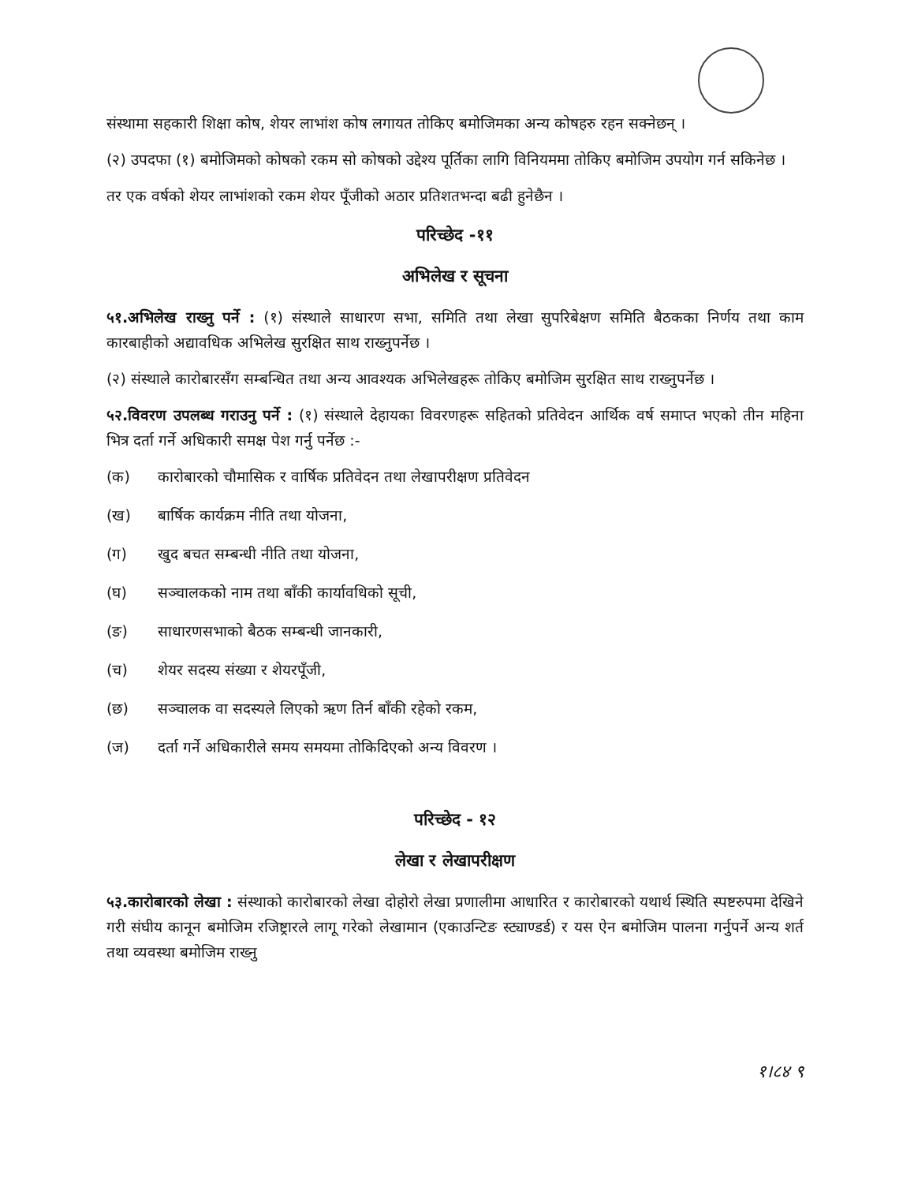संस्थामा सहकारी शिक्षा कोष, शेयर लाभांश कोष लगायत तोकिए बमोजिमका अन्य कोषहरु रहन सक्नेछन् ।
(२) उपदफा (१) बमोजिमको कोषको रकम सो कोषको उद्देश्य पूर्तिका लागि विनियममा तोकिए बमोजिम उपयोग गर्न सकिनेछ ।
तर एक वर्षको शेयर लाभांशको रकम शेयर पूँजीको अठार प्रतिशतभन्दा बढी हुनेछैन ।
परिच्छेद -११
अभिलेख र सूचना
५१.अभिलेख राख्नु पर्ने : (१) संस्थाले साधारण सभा, समिति तथा लेखा सुपरिबेक्षण समिति बैठकका निर्णय तथा काम कारबाहीको अद्यावधिक अभिलेख सुरक्षित साथ राख्नुपर्नेछ ।
(२) संस्थाले कारोबारसँग सम्बन्धित तथा अन्य आवश्यक अभिलेखहरू तोकिए बमोजिम सुरक्षित साथ राख्नुपर्नेछ ।
५२.विवरण उपलब्ध गराउनु पर्ने : (१) संस्थाले देहायका विवरणहरू सहितको प्रतिवेदन आर्थिक वर्ष समाप्त भएको तीन महिना भित्र दर्ता गर्ने अधिकारी समक्ष पेश गर्नु पर्नेछ :-
(क) कारोबारको चौमासिक र वार्षिक प्रतिवेदन तथा लेखापरीक्षण प्रतिवेदन
(ख) बार्षिक कार्यक्रम नीति तथा योजना,
(ग) खुद बचत सम्बन्धी नीति तथा योजना,
(घ) सञ्चालकको नाम तथा बाँकी कार्यावधिको सूची,
(ङ) साधारणसभाको बैठक सम्बन्धी जानकारी,
(च) शेयर सदस्य संख्या र शेयरपूँजी,
(छ) सञ्चालक वा सदस्यले लिएको ऋण तिर्न बाँकी रहेको रकम,
(ज) दर्ता गर्ने अधिकारीले समय समयमा तोकिदिएको अन्य विवरण ।
परिच्छेद - १२
लेखा र लेखापरीक्षण
५३.कारोबारको लेखा : संस्थाको कारोबारको लेखा दोहोरो लेखा प्रणालीमा आधारित र कारोबारको यथार्थ स्थिति स्पष्टरुपमा देखिने गरी संघीय कानून बमोजिम रजिष्ट्रारले लागू गरेको लेखामान (एकाउन्टिङ स्ट्याण्डर्ड) र यस ऐन बमोजिम पालना गर्नुपर्ने अन्य शर्त तथा व्यवस्था बमोजिम राख्नु
१।८४ ९